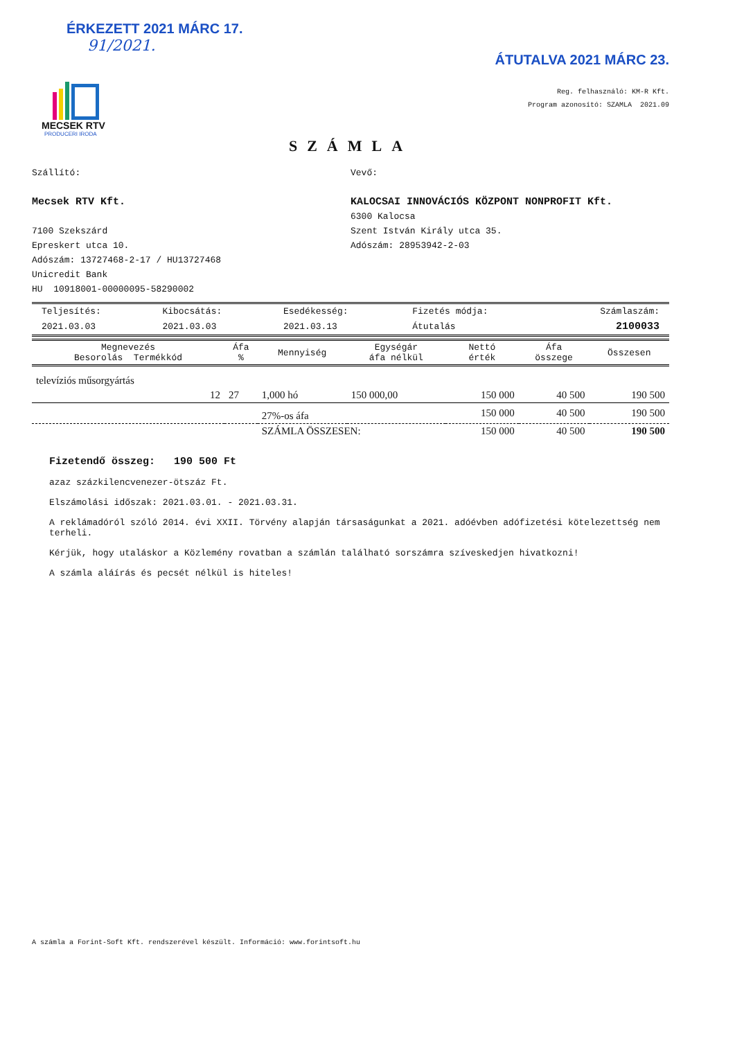ÉRKEZETT 2021 MÁRC 17.
91/2021.
ÁTUTALVA 2021 MÁRC 23.
MECSEK RTV
PRODUCERI IRODA
Reg. felhasználó: KM-R Kft.
Program azonosító: SZAMLA 2021.09
SZÁMLA
Szállító:
Mecsek RTV Kft.
7100 Szekszárd
Epreskert utca 10.
Adószám: 13727468-2-17 / HU13727468
Unicredit Bank
HU 10918001-00000095-58290002
Vevő:
KALOCSAI INNOVÁCIÓS KÖZPONT NONPROFIT Kft.
6300 Kalocsa
Szent István Király utca 35.
Adószám: 28953942-2-03
| Teljesítés: | Kibocsátás: | Esedékesség: | Fizetés módja: | Számlaszám: |
| 2021.03.03 | 2021.03.03 | 2021.03.13 | Átutalás | 2100033 |
| Megnevezés Besorolás Termékkód | Áfa % | Mennyiség | Egységár áfa nélkül | Nettó érték | Áfa összege | Összesen |
| --- | --- | --- | --- | --- | --- | --- |
| televíziós műsorgyártás | | | | | | |
| 12 | 27 | 1,000 hó | 150 000,00 | 150 000 | 40 500 | 190 500 |
| | | 27%-os áfa | | 150 000 | 40 500 | 190 500 |
| | | SZÁMLA ÖSSZESEN: | | 150 000 | 40 500 | 190 500 |
Fizetendő összeg: 190 500 Ft
azaz százkilencvenezer-ötszáz Ft.
Elszámolási időszak: 2021.03.01. - 2021.03.31.
A reklámadóról szóló 2014. évi XXII. Törvény alapján társaságunkat a 2021. adóévben adófizetési kötelezettség nem terheli.
Kérjük, hogy utaláskor a Közlemény rovatban a számlán található sorszámra szíveskedjen hivatkozni!
A számla aláírás és pecsét nélkül is hiteles!
A számla a Forint-Soft Kft. rendszerével készült. Információ: www.forintsoft.hu